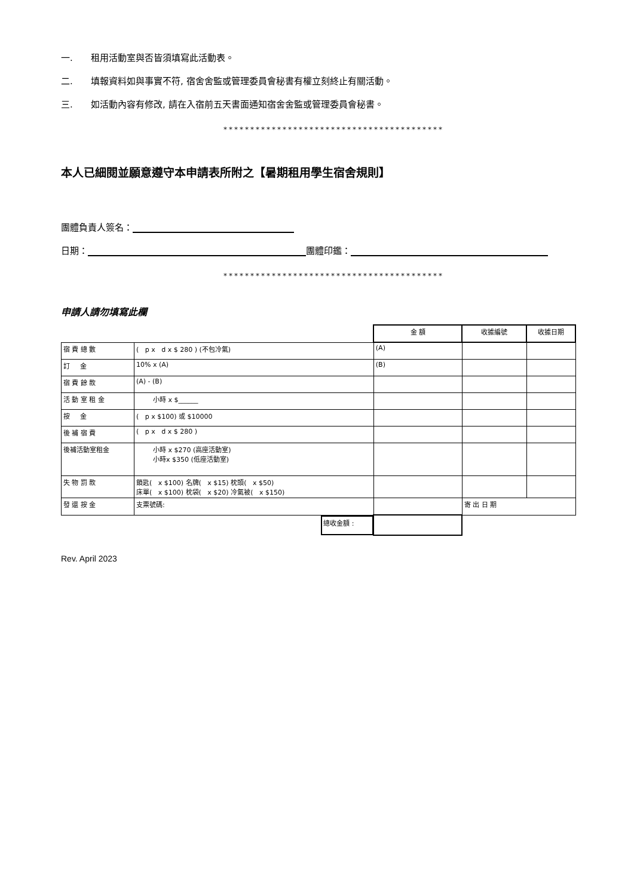一. 租用活動室與否皆須填寫此活動表。
二. 填報資料如與事實不符, 宿舍舍監或管理委員會秘書有權立刻終止有關活動。
三. 如活動內容有修改, 請在入宿前五天書面通知宿舍舍監或管理委員會秘書。
*****************************************
本人已細閱並願意遵守本申請表所附之【暑期租用學生宿舍規則】
團體負責人簽名：
日期： 團體印鑑：
*****************************************
申請人請勿填寫此欄
| | | 金 額 | 收據編號 | 收據日期 |
| 宿 費 總 數 | ( p x d x $ 280 ) (不包冷氣) | (A) | | |
| 訂 金 | 10% x (A) | (B) | | |
| 宿 費 餘 款 | (A) - (B) | | | |
| 活 動 室 租 金 | 小時 x $______ | | | |
| 按 金 | ( p x $100) 或 $10000 | | | |
| 後 補 宿 費 | ( p x d x $ 280 ) | | | |
| 後補活動室租金 | 小時 x $270 (高座活動室) 小時x $350 (低座活動室) | | | |
| 失 物 罰 款 | 鎖匙( x $100) 名牌( x $15) 枕頭( x $50) 床單( x $100) 枕袋( x $20) 冷氣被( x $150) | | | |
| 發 還 按 金 | 支票號碼: | | 寄 出 日 期 | |
| | 總收金額 : | | | |
Rev. April 2023